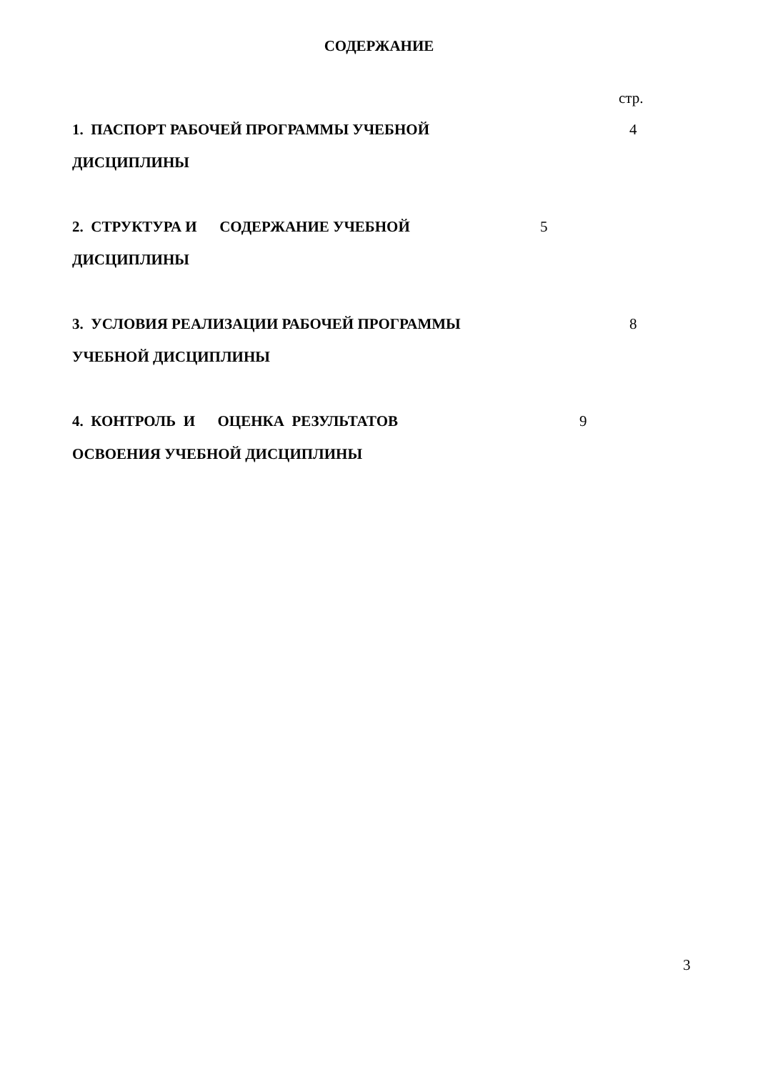СОДЕРЖАНИЕ
стр.
1. ПАСПОРТ РАБОЧЕЙ ПРОГРАММЫ УЧЕБНОЙ
ДИСЦИПЛИНЫ
4
2. СТРУКТУРА И СОДЕРЖАНИЕ УЧЕБНОЙ
ДИСЦИПЛИНЫ
5
3. УСЛОВИЯ РЕАЛИЗАЦИИ РАБОЧЕЙ ПРОГРАММЫ
УЧЕБНОЙ ДИСЦИПЛИНЫ
8
4. КОНТРОЛЬ И ОЦЕНКА РЕЗУЛЬТАТОВ
ОСВОЕНИЯ УЧЕБНОЙ ДИСЦИПЛИНЫ
9
3